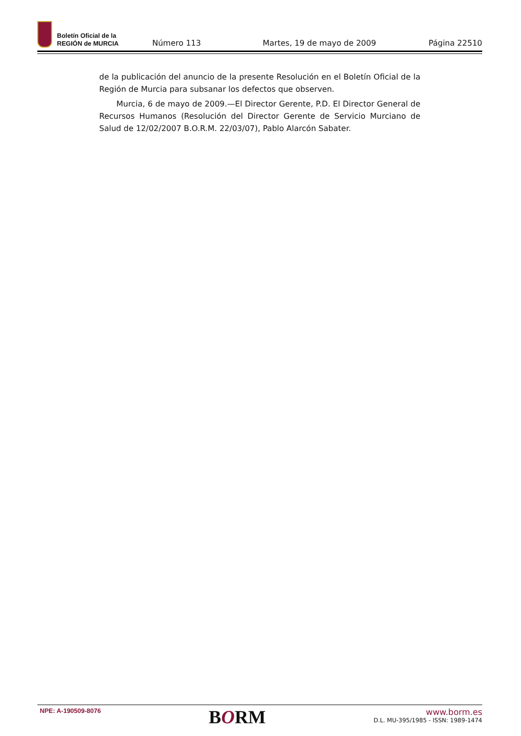Boletín Oficial de la
REGIÓN de MURCIA
Número 113
Martes, 19 de mayo de 2009
Página 22510
de la publicación del anuncio de la presente Resolución en el Boletín Oficial de la Región de Murcia para subsanar los defectos que observen.
Murcia, 6 de mayo de 2009.—El Director Gerente, P.D. El Director General de Recursos Humanos (Resolución del Director Gerente de Servicio Murciano de Salud de 12/02/2007 B.O.R.M. 22/03/07), Pablo Alarcón Sabater.
NPE: A-190509-8076
BORM
www.borm.es
D.L. MU-395/1985 - ISSN: 1989-1474